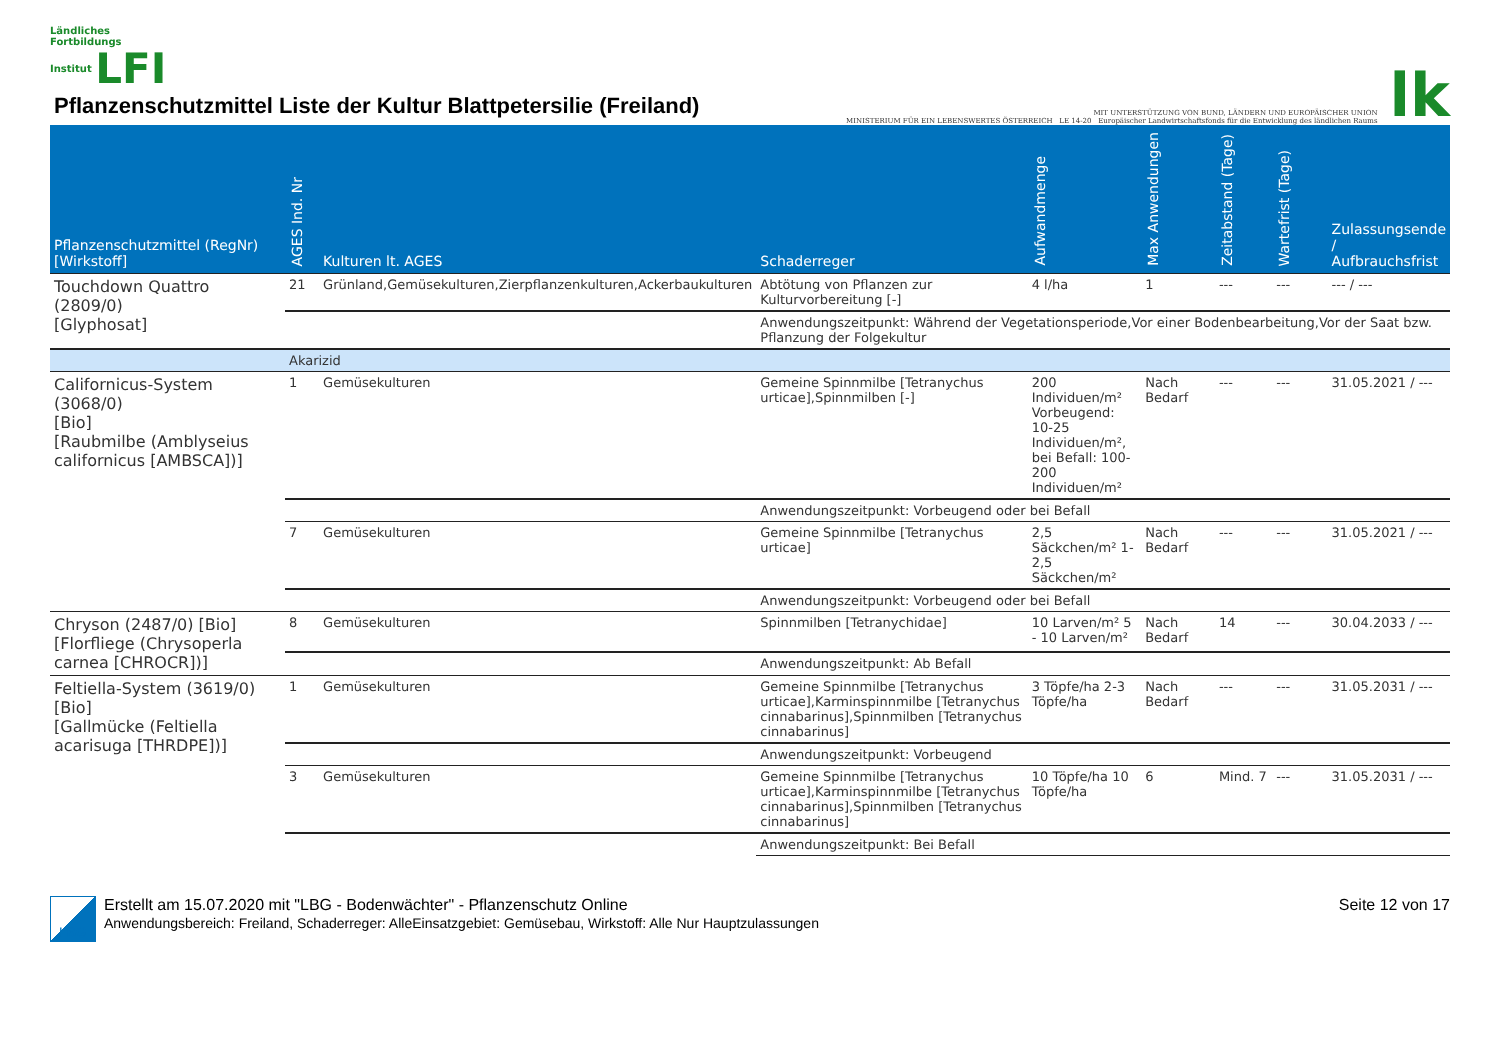Ländliches
Fortbildungs
Institut LFI
Pflanzenschutzmittel Liste der Kultur Blattpetersilie (Freiland)
MIT UNTERSTÜTZUNG VON BUND, LÄNDERN UND EUROPÄISCHER UNION
MINISTERIUM FÜR EIN LEBENSWERTES ÖSTERREICH LE 14-20 Europäischer Landwirtschaftsfonds für die Entwicklung des ländlichen Raums
lk
| Pflanzenschutzmittel (RegNr) [Wirkstoff] | AGES Ind. Nr | Kulturen lt. AGES | Schaderreger | Aufwandmenge | Max Anwendungen | Zeitabstand (Tage) | Wartefrist (Tage) | Zulassungsende / Aufbrauchsfrist |
| --- | --- | --- | --- | --- | --- | --- | --- | --- |
| Touchdown Quattro (2809/0) [Glyphosat] | 21 | Grünland,Gemüsekulturen,Zierpflanzenkulturen,Ackerbaukulturen | Abtötung von Pflanzen zur Kulturvorbereitung [-] | 4 l/ha | 1 | --- | --- | --- / --- |
| | | | Anwendungszeitpunkt: Während der Vegetationsperiode,Vor einer Bodenbearbeitung,Vor der Saat bzw. Pflanzung der Folgekultur | | | | | |
| | Akarizid | | | | | | | |
| Californicus-System (3068/0) [Bio] [Raubmilbe (Amblyseius californicus [AMBSCA])] | 1 | Gemüsekulturen | Gemeine Spinnmilbe [Tetranychus urticae],Spinnmilben [-] | 200 Individuen/m² Vorbeugend: 10-25 Individuen/m², bei Befall: 100-200 Individuen/m² | Nach Bedarf | --- | --- | 31.05.2021 / --- |
| | | | Anwendungszeitpunkt: Vorbeugend oder bei Befall | | | | | |
| | 7 | Gemüsekulturen | Gemeine Spinnmilbe [Tetranychus urticae] | 2,5 Säckchen/m² 1-2,5 Säckchen/m² | Nach Bedarf | --- | --- | 31.05.2021 / --- |
| | | | Anwendungszeitpunkt: Vorbeugend oder bei Befall | | | | | |
| Chryson (2487/0) [Bio] [Florfliege (Chrysoperla carnea [CHROCR])] | 8 | Gemüsekulturen | Spinnmilben [Tetranychidae] | 10 Larven/m² 5 - 10 Larven/m² | Nach Bedarf | 14 | --- | 30.04.2033 / --- |
| | | | Anwendungszeitpunkt: Ab Befall | | | | | |
| Feltiella-System (3619/0) [Bio] [Gallmücke (Feltiella acarisuga [THRDPE])] | 1 | Gemüsekulturen | Gemeine Spinnmilbe [Tetranychus urticae],Karminspinnmilbe [Tetranychus cinnabarinus],Spinnmilben [Tetranychus cinnabarinus] | 3 Töpfe/ha 2-3 Töpfe/ha | Nach Bedarf | --- | --- | 31.05.2031 / --- |
| | | | Anwendungszeitpunkt: Vorbeugend | | | | | |
| | 3 | Gemüsekulturen | Gemeine Spinnmilbe [Tetranychus urticae],Karminspinnmilbe [Tetranychus cinnabarinus],Spinnmilben [Tetranychus cinnabarinus] | 10 Töpfe/ha 10 Töpfe/ha | 6 | Mind. 7 | --- | 31.05.2031 / --- |
| | | | Anwendungszeitpunkt: Bei Befall | | | | | |
LBG Erstellt am 15.07.2020 mit "LBG - Bodenwächter" - Pflanzenschutz Online
Anwendungsbereich: Freiland, Schaderreger: AlleEinsatzgebiet: Gemüsebau, Wirkstoff: Alle Nur Hauptzulassungen
Seite 12 von 17